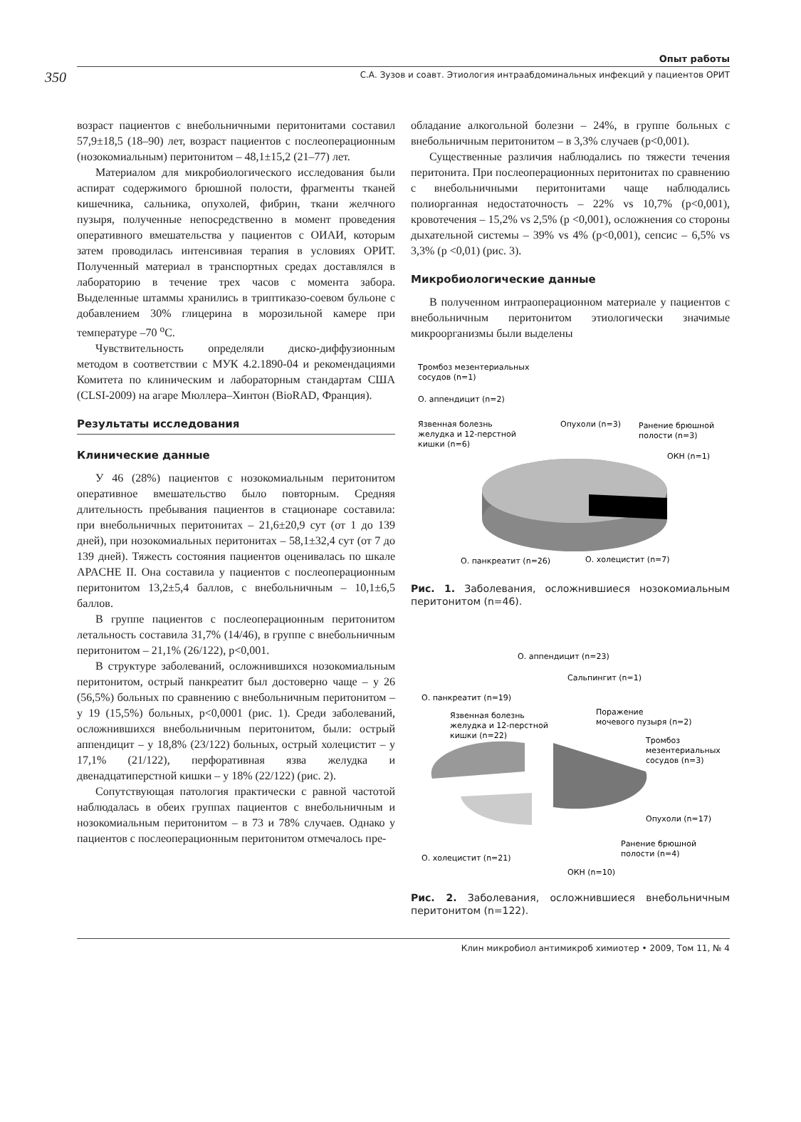350
Опыт работы
С.А. Зузов и соавт. Этиология интраабдоминальных инфекций у пациентов ОРИТ
возраст пациентов с внебольничными перитонитами составил 57,9±18,5 (18–90) лет, возраст пациентов с послеоперационным (нозокомиальным) перитонитом – 48,1±15,2 (21–77) лет.
Материалом для микробиологического исследования были аспират содержимого брюшной полости, фрагменты тканей кишечника, сальника, опухолей, фибрин, ткани желчного пузыря, полученные непосредственно в момент проведения оперативного вмешательства у пациентов с ОИАИ, которым затем проводилась интенсивная терапия в условиях ОРИТ. Полученный материал в транспортных средах доставлялся в лабораторию в течение трех часов с момента забора. Выделенные штаммы хранились в триптиказо-соевом бульоне с добавлением 30% глицерина в морозильной камере при температуре –70 <sup>о</sup>С.
Чувствительность определяли диско-диффузионным методом в соответствии с МУК 4.2.1890-04 и рекомендациями Комитета по клиническим и лабораторным стандартам США (CLSI-2009) на агаре Мюллера–Хинтон (BioRAD, Франция).
Результаты исследования
Клинические данные
У 46 (28%) пациентов с нозокомиальным перитонитом оперативное вмешательство было повторным. Средняя длительность пребывания пациентов в стационаре составила: при внебольничных перитонитах – 21,6±20,9 сут (от 1 до 139 дней), при нозокомиальных перитонитах – 58,1±32,4 сут (от 7 до 139 дней). Тяжесть состояния пациентов оценивалась по шкале APACHE II. Она составила у пациентов с послеоперационным перитонитом 13,2±5,4 баллов, с внебольничным – 10,1±6,5 баллов.
В группе пациентов с послеоперационным перитонитом летальность составила 31,7% (14/46), в группе с внебольничным перитонитом – 21,1% (26/122), p<0,001.
В структуре заболеваний, осложнившихся нозокомиальным перитонитом, острый панкреатит был достоверно чаще – у 26 (56,5%) больных по сравнению с внебольничным перитонитом – у 19 (15,5%) больных, p<0,0001 (рис. 1). Среди заболеваний, осложнившихся внебольничным перитонитом, были: острый аппендицит – у 18,8% (23/122) больных, острый холецистит – у 17,1% (21/122), перфоративная язва желудка и двенадцатиперстной кишки – у 18% (22/122) (рис. 2).
Сопутствующая патология практически с равной частотой наблюдалась в обеих группах пациентов с внебольничным и нозокомиальным перитонитом – в 73 и 78% случаев. Однако у пациентов с послеоперационным перитонитом отмечалось пре-
обладание алкогольной болезни – 24%, в группе больных с внебольничным перитонитом – в 3,3% случаев (p<0,001).
Существенные различия наблюдались по тяжести течения перитонита. При послеоперационных перитонитах по сравнению с внебольничными перитонитами чаще наблюдались полиорганная недостаточность – 22% vs 10,7% (p<0,001), кровотечения – 15,2% vs 2,5% (p <0,001), осложнения со стороны дыхательной системы – 39% vs 4% (p<0,001), сепсис – 6,5% vs 3,3% (p <0,01) (рис. 3).
Микробиологические данные
В полученном интраоперационном материале у пациентов с внебольничным перитонитом этиологически значимые микроорганизмы были выделены
Тромбоз мезентериальных
сосудов (n=1)
О. аппендицит (n=2)
Язвенная болезнь
желудка и 12-перстной
кишки (n=6)
Опухоли (n=3)
Ранение брюшной
полости (n=3)
ОКН (n=1)
О. панкреатит (n=26)
О. холецистит (n=7)
Рис. 1. Заболевания, осложнившиеся нозокомиальным перитонитом (n=46).
О. аппендицит (n=23)
Сальпингит (n=1)
О. панкреатит (n=19)
Язвенная болезнь
желудка и 12-перстной
кишки (n=22)
Поражение
мочевого пузыря (n=2)
Тромбоз
мезентериальных
сосудов (n=3)
Опухоли (n=17)
Ранение брюшной
полости (n=4)
О. холецистит (n=21)
ОКН (n=10)
Рис. 2. Заболевания, осложнившиеся внебольничным перитонитом (n=122).
Клин микробиол антимикроб химиотер • 2009, Том 11, № 4